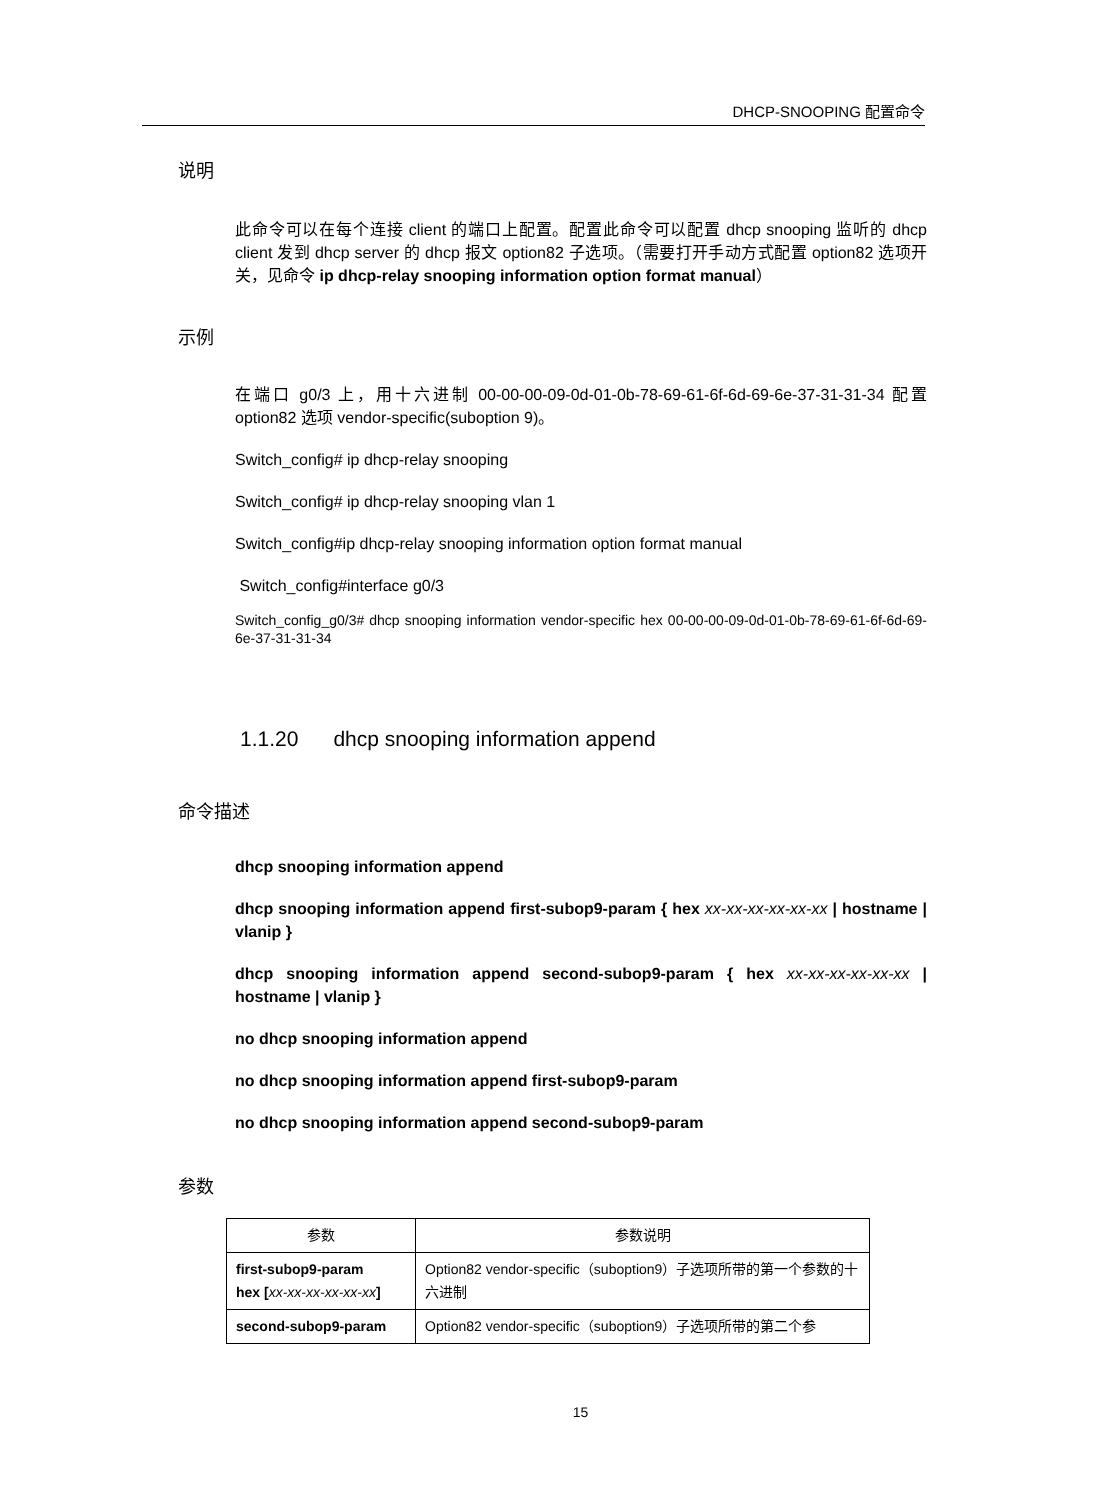DHCP-SNOOPING 配置命令
说明
此命令可以在每个连接 client 的端口上配置。配置此命令可以配置 dhcp snooping 监听的 dhcp client 发到 dhcp server 的 dhcp 报文 option82 子选项。（需要打开手动方式配置 option82 选项开关，见命令 ip dhcp-relay snooping information option format manual）
示例
在端口 g0/3 上，用十六进制 00-00-00-09-0d-01-0b-78-69-61-6f-6d-69-6e-37-31-31-34 配置 option82 选项 vendor-specific(suboption 9)。
Switch_config# ip dhcp-relay snooping
Switch_config# ip dhcp-relay snooping vlan 1
Switch_config#ip dhcp-relay snooping information option format manual
Switch_config#interface g0/3
Switch_config_g0/3# dhcp snooping information vendor-specific hex 00-00-00-09-0d-01-0b-78-69-61-6f-6d-69-6e-37-31-31-34
1.1.20 dhcp snooping information append
命令描述
dhcp snooping information append
dhcp snooping information append first-subop9-param { hex xx-xx-xx-xx-xx-xx | hostname | vlanip }
dhcp snooping information append second-subop9-param { hex xx-xx-xx-xx-xx-xx | hostname | vlanip }
no dhcp snooping information append
no dhcp snooping information append first-subop9-param
no dhcp snooping information append second-subop9-param
参数
| 参数 | 参数说明 |
| --- | --- |
| first-subop9-param hex [ xx-xx-xx-xx-xx-xx ] | Option82 vendor-specific（suboption9）子选项所带的第一个参数的十六进制 |
| second-subop9-param | Option82 vendor-specific（suboption9）子选项所带的第二个参 |
15